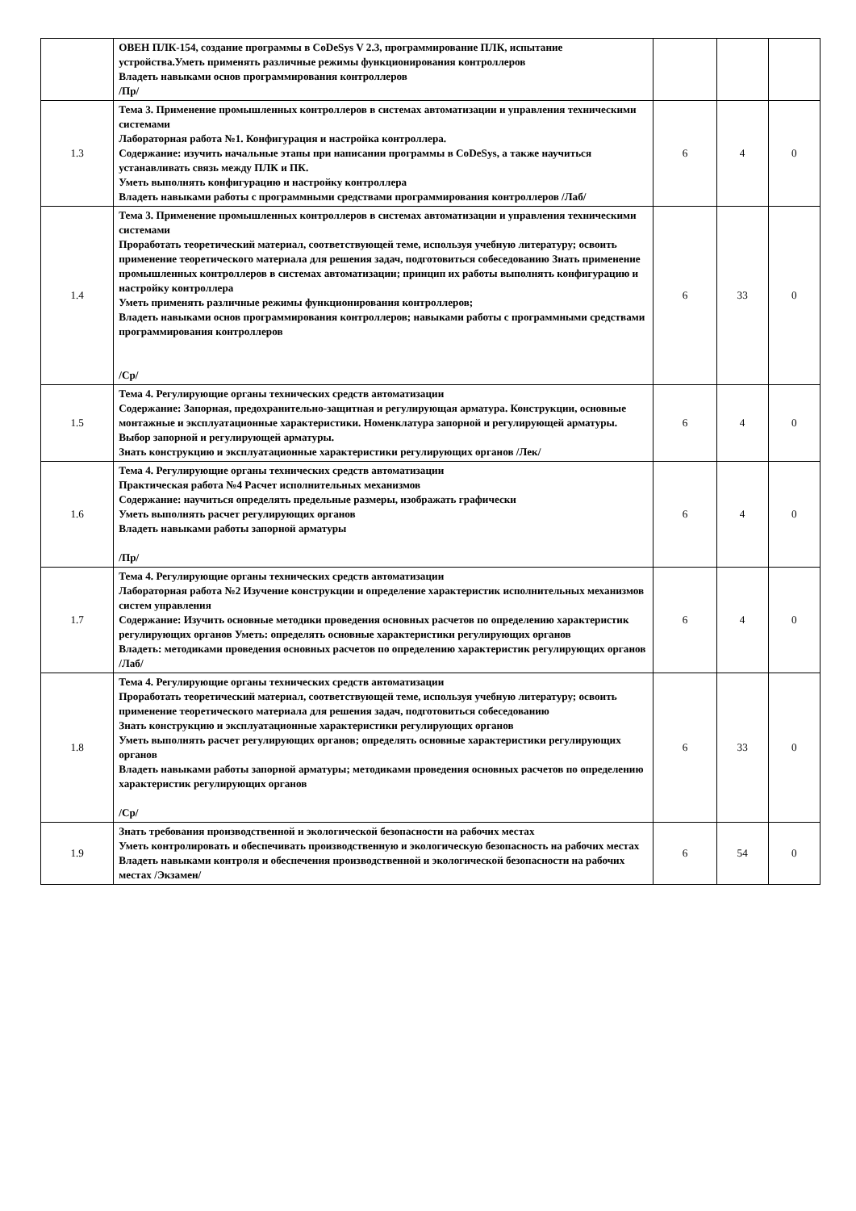| | ОВЕН ПЛК-154, создание программы в CoDeSys V 2.3, программирование ПЛК, испытание устройства.Уметь применять различные режимы функционирования контроллеров Владеть навыками основ программирования контроллеров /Пр/ | | | |
| 1.3 | Тема 3. Применение промышленных контроллеров в системах автоматизации и управления техническими системами Лабораторная работа №1. Конфигурация и настройка контроллера. Содержание: изучить начальные этапы при написании программы в CoDeSys, а также научиться устанавливать связь между ПЛК и ПК. Уметь выполнять конфигурацию и настройку контроллера Владеть навыками работы с программными средствами программирования контроллеров /Лаб/ | 6 | 4 | 0 |
| 1.4 | Тема 3. Применение промышленных контроллеров в системах автоматизации и управления техническими системами Проработать теоретический материал, соответствующей теме, используя учебную литературу; освоить применение теоретического материала для решения задач, подготовиться собеседованию Знать применение промышленных контроллеров в системах автоматизации; принцип их работы выполнять конфигурацию и настройку контроллера Уметь применять различные режимы функционирования контроллеров; Владеть навыками основ программирования контроллеров; навыками работы с программными средствами программирования контроллеров /Ср/ | 6 | 33 | 0 |
| 1.5 | Тема 4. Регулирующие органы технических средств автоматизации Содержание: Запорная, предохранительно-защитная и регулирующая арматура. Конструкции, основные монтажные и эксплуатационные характеристики. Номенклатура запорной и регулирующей арматуры. Выбор запорной и регулирующей арматуры. Знать конструкцию и эксплуатационные характеристики регулирующих органов /Лек/ | 6 | 4 | 0 |
| 1.6 | Тема 4. Регулирующие органы технических средств автоматизации Практическая работа №4 Расчет исполнительных механизмов Содержание: научиться определять предельные размеры, изображать графически Уметь выполнять расчет регулирующих органов Владеть навыками работы запорной арматуры /Пр/ | 6 | 4 | 0 |
| 1.7 | Тема 4. Регулирующие органы технических средств автоматизации Лабораторная работа №2 Изучение конструкции и определение характеристик исполнительных механизмов систем управления Содержание: Изучить основные методики проведения основных расчетов по определению характеристик регулирующих органов Уметь: определять основные характеристики регулирующих органов Владеть: методиками проведения основных расчетов по определению характеристик регулирующих органов /Лаб/ | 6 | 4 | 0 |
| 1.8 | Тема 4. Регулирующие органы технических средств автоматизации Проработать теоретический материал, соответствующей теме, используя учебную литературу; освоить применение теоретического материала для решения задач, подготовиться собеседованию Знать конструкцию и эксплуатационные характеристики регулирующих органов Уметь выполнять расчет регулирующих органов; определять основные характеристики регулирующих органов Владеть навыками работы запорной арматуры; методиками проведения основных расчетов по определению характеристик регулирующих органов /Ср/ | 6 | 33 | 0 |
| 1.9 | Знать требования производственной и экологической безопасности на рабочих местах Уметь контролировать и обеспечивать производственную и экологическую безопасность на рабочих местах Владеть навыками контроля и обеспечения производственной и экологической безопасности на рабочих местах /Экзамен/ | 6 | 54 | 0 |